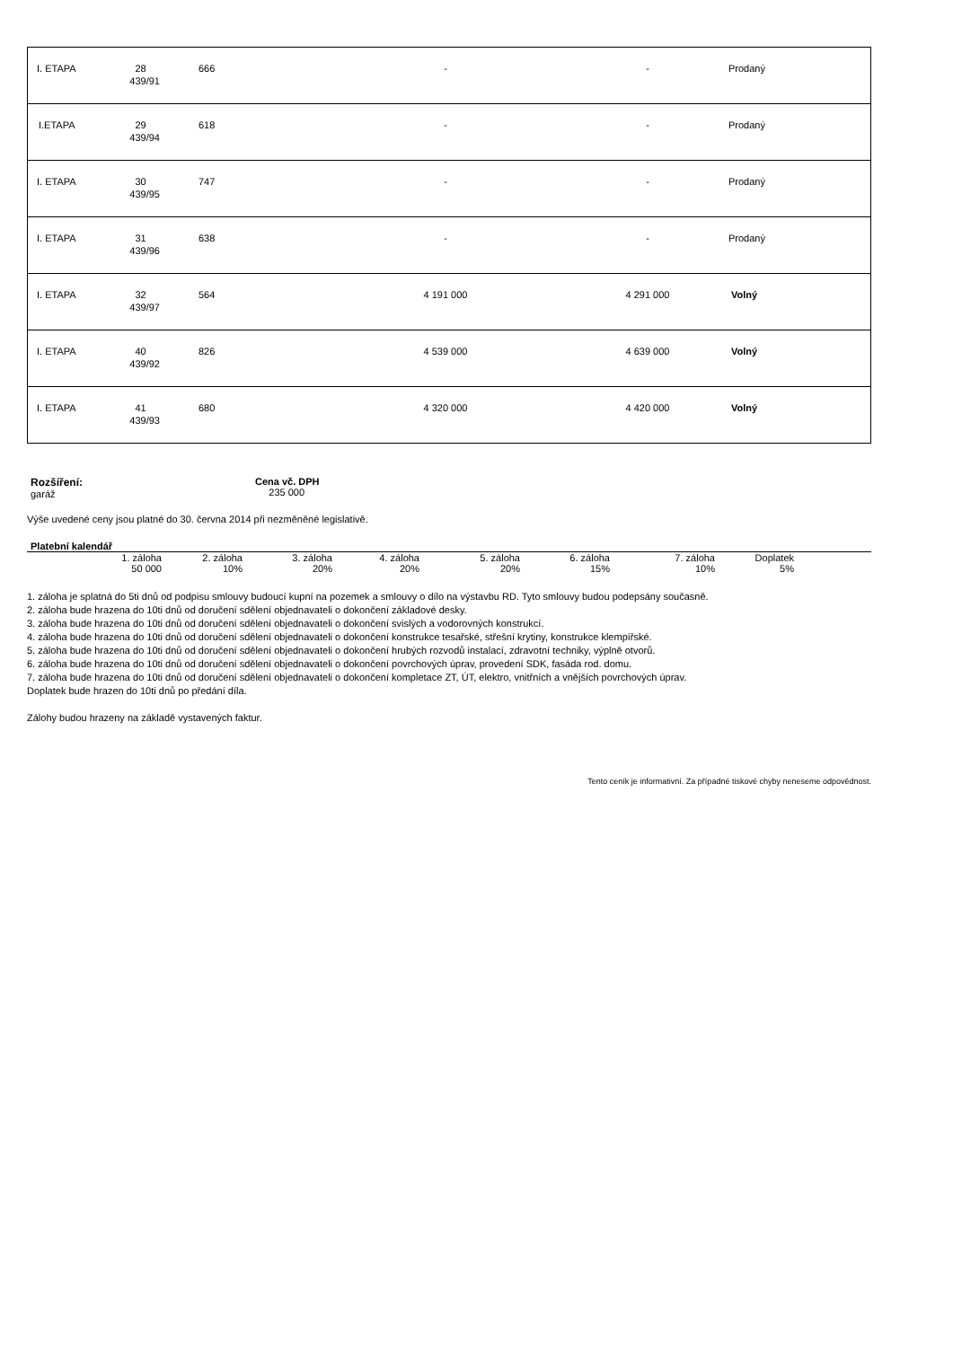| I. ETAPA | 28 439/91 | 666 | - | - | Prodaný |
| I.ETAPA | 29 439/94 | 618 | - | - | Prodaný |
| I. ETAPA | 30 439/95 | 747 | - | - | Prodaný |
| I. ETAPA | 31 439/96 | 638 | - | - | Prodaný |
| I. ETAPA | 32 439/97 | 564 | 4 191 000 | 4 291 000 | Volný |
| I. ETAPA | 40 439/92 | 826 | 4 539 000 | 4 639 000 | Volný |
| I. ETAPA | 41 439/93 | 680 | 4 320 000 | 4 420 000 | Volný |
Rozšíření:
garáž
Cena vč. DPH
235 000
Výše uvedené ceny jsou platné do 30. června 2014 při nezměněné legislativě.
Platební kalendář
| 1. záloha | 2. záloha | 3. záloha | 4. záloha | 5. záloha | 6. záloha | 7. záloha | Doplatek | |
| 50 000 | 10% | 20% | 20% | 20% | 15% | 10% | 5% | |
1. záloha je splatná do 5ti dnů od podpisu smlouvy budoucí kupní na pozemek a smlouvy o dílo na výstavbu RD. Tyto smlouvy budou podepsány současně.
2. záloha bude hrazena do 10ti dnů od doručení sdělení objednavateli o dokončení základové desky.
3. záloha bude hrazena do 10ti dnů od doručení sdělení objednavateli o dokončení svislých a vodorovných konstrukcí.
4. záloha bude hrazena do 10ti dnů od doručení sdělení objednavateli o dokončení konstrukce tesařské, střešní krytiny, konstrukce klempířské.
5. záloha bude hrazena do 10ti dnů od doručení sdělení objednavateli o dokončení hrubých rozvodů instalací, zdravotní techniky, výplně otvorů.
6. záloha bude hrazena do 10ti dnů od doručení sdělení objednavateli o dokončení povrchových úprav, provedení SDK, fasáda rod. domu.
7. záloha bude hrazena do 10ti dnů od doručení sdělení objednavateli o dokončení kompletace ZT, ÚT, elektro, vnitřních a vnějších povrchových úprav.
Doplatek bude hrazen do 10ti dnů po předání díla.
Zálohy budou hrazeny na základě vystavených faktur.
Tento ceník je informativní. Za případné tiskové chyby neneseme odpovědnost.